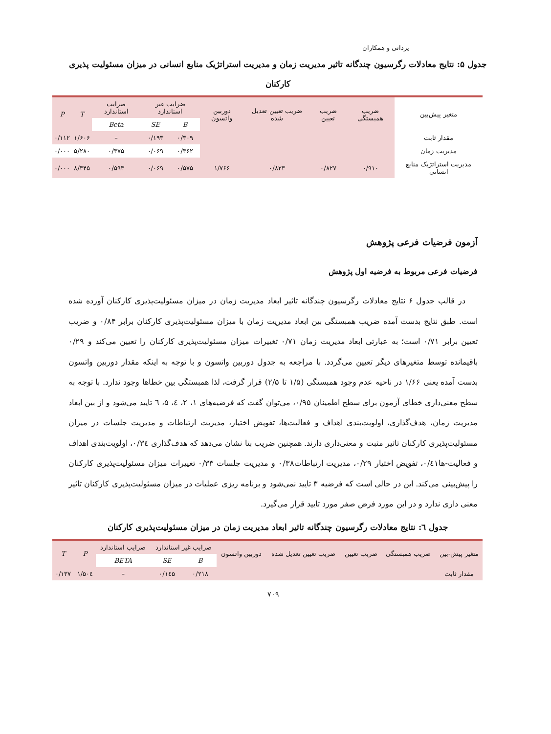یزدانی و همکاران
جدول ۵: نتایج معادلات رگرسیون چندگانه تاثیر مدیریت زمان و مدیریت استراتژیک منابع انسانی در میزان مسئولیت پذیری کارکنان
| متغیر پیش‌بین | ضریب همبستگی | ضریب تعیین | ضریب تعیین تعدیل شده | دوربین واتسون | ضرایب غیر استاندارد | | ضرایب استاندارد | T | P |
| --- | --- | --- | --- | --- | --- | --- | --- | --- | --- |
| | | | | | B | SE | Beta | | |
| مقدار ثابت | | | | | ۰/۳۰۹ | ۰/۱۹۳ | – | ۱/۶۰۶ | ۰/۱۱۲ |
| مدیریت زمان | | | | | ۰/۳۶۲ | ۰/۰۶۹ | ۰/۳۷۵ | ۵/۲۸۰ | ۰/۰۰۰ |
| مدیریت استراتژیک منابع انسانی | ۰/۹۱۰ | ۰/۸۲۷ | ۰/۸۲۳ | ۱/۷۶۶ | ۰/۵۷۵ | ۰/۰۶۹ | ۰/۵۹۳ | ۸/۳۴۵ | ۰/۰۰۰ |
آزمون فرضیات فرعی پژوهش
فرضیات فرعی مربوط به فرضیه اول پژوهش
در قالب جدول ۶ نتایج معادلات رگرسیون چندگانه تاثیر ابعاد مدیریت زمان در میزان مسئولیت‌پذیری کارکنان آورده شده است. طبق نتایج بدست آمده ضریب همبستگی بین ابعاد مدیریت زمان با میزان مسئولیت‌پذیری کارکنان برابر ۰/۸۴ و ضریب تعیین برابر ۰/۷۱ است؛ به عبارتی ابعاد مدیریت زمان ۰/۷۱ تغییرات میزان مسئولیت‌پذیری کارکنان را تعیین می‌کند و ۰/۲۹ باقیمانده توسط متغیرهای دیگر تعیین می‌گردد. با مراجعه به جدول دوربین واتسون و با توجه به اینکه مقدار دوربین واتسون بدست آمده یعنی ۱/۶۶ در ناحیه عدم وجود همبستگی (۱/۵ تا ۲/۵) قرار گرفت، لذا همبستگی بین خطاها وجود ندارد. با توجه به سطح معنی‌داری خطای آزمون برای سطح اطمینان ۰/۹۵، می‌توان گفت که فرضیه‌های ۱، ۲، ٤، ۵، ٦ تایید می‌شود و از بین ابعاد مدیریت زمان، هدف‌گذاری، اولویت‌بندی اهداف و فعالیت‌ها، تفویض اختیار، مدیریت ارتباطات و مدیریت جلسات در میزان مسئولیت‌پذیری کارکنان تاثیر مثبت و معنی‌داری دارند. همچنین ضریب بتا نشان می‌دهد که هدف‌گذاری ۰/۳٤، اولویت‌بندی اهداف و فعالیت-ها۰/٤۱، تفویض اختیار ۰/۲۹، مدیریت ارتباطات۰/۳۸ و مدیریت جلسات ۰/۳۳ تغییرات میزان مسئولیت‌پذیری کارکنان را پیش‌بینی می‌کند. این در حالی است که فرضیه ۳ تایید نمی‌شود و برنامه ریزی عملیات در میزان مسئولیت‌پذیری کارکنان تاثیر معنی داری ندارد و در این مورد فرض صفر مورد تایید قرار می‌گیرد.
جدول ٦: نتایج معادلات رگرسیون چندگانه تاثیر ابعاد مدیریت زمان در میزان مسئولیت‌پذیری کارکنان
| متغیر پیش-بین | ضریب همبستگی | ضریب تعیین | ضریب تعیین تعدیل شده | دوربین واتسون | ضرایب غیر استاندارد | | ضرایب استاندارد | P | T |
| --- | --- | --- | --- | --- | --- | --- | --- | --- | --- |
| | | | | | B | SE | BETA | | |
| مقدار ثابت | | | | | ۰/۲۱۸ | ۰/۱٤۵ | – | ۱/۵۰٤ | ۰/۱۳۷ |
۷۰۹